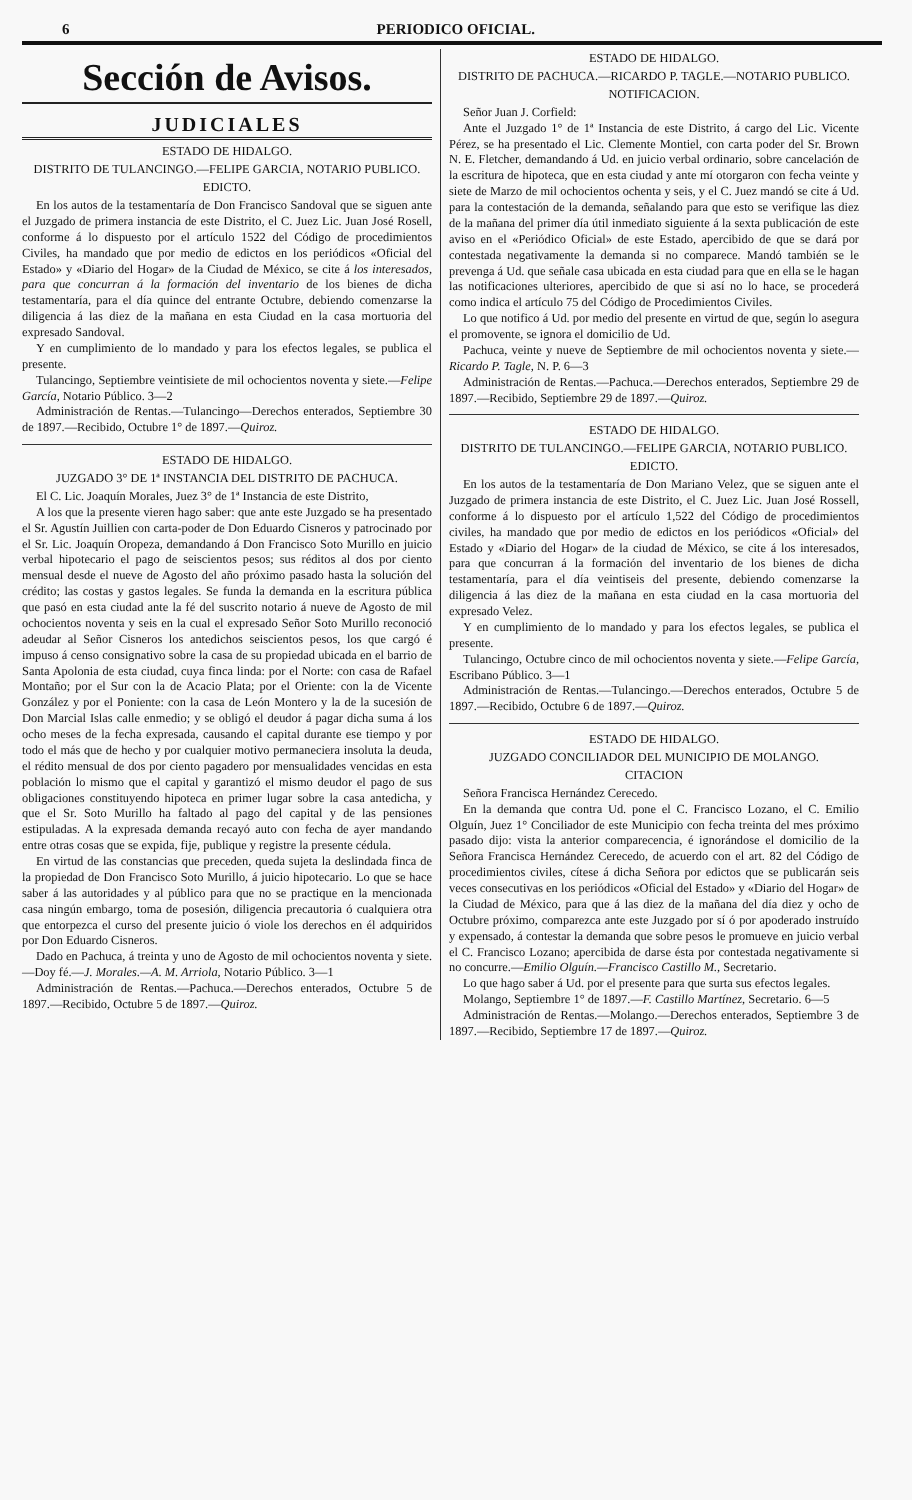6 PERIODICO OFICIAL.
Sección de Avisos.
JUDICIALES
ESTADO DE HIDALGO.
DISTRITO DE TULANCINGO.—FELIPE GARCIA, NOTARIO PUBLICO.
EDICTO.
En los autos de la testamentaría de Don Francisco Sandoval que se siguen ante el Juzgado de primera instancia de este Distrito, el C. Juez Lic. Juan José Rosell, conforme á lo dispuesto por el artículo 1522 del Código de procedimientos Civiles, ha mandado que por medio de edictos en los periódicos «Oficial del Estado» y «Diario del Hogar» de la Ciudad de México, se cite á los interesados, para que concurran á la formación del inventario de los bienes de dicha testamentaría, para el día quince del entrante Octubre, debiendo comenzarse la diligencia á las diez de la mañana en esta Ciudad en la casa mortuoria del expresado Sandoval.
Y en cumplimiento de lo mandado y para los efectos legales, se publica el presente.
Tulancingo, Septiembre veintisiete de mil ochocientos noventa y siete.—Felipe García, Notario Público. 3—2
Administración de Rentas.—Tulancingo—Derechos enterados, Septiembre 30 de 1897.—Recibido, Octubre 1° de 1897.—Quiroz.
ESTADO DE HIDALGO.
JUZGADO 3° DE 1ª INSTANCIA DEL DISTRITO DE PACHUCA.
El C. Lic. Joaquín Morales, Juez 3° de 1ª Instancia de este Distrito,
A los que la presente vieren hago saber: que ante este Juzgado se ha presentado el Sr. Agustín Juillien con carta-poder de Don Eduardo Cisneros y patrocinado por el Sr. Lic. Joaquín Oropeza, demandando á Don Francisco Soto Murillo en juicio verbal hipotecario el pago de seiscientos pesos; sus réditos al dos por ciento mensual desde el nueve de Agosto del año próximo pasado hasta la solución del crédito; las costas y gastos legales. Se funda la demanda en la escritura pública que pasó en esta ciudad ante la fé del suscrito notario á nueve de Agosto de mil ochocientos noventa y seis en la cual el expresado Señor Soto Murillo reconoció adeudar al Señor Cisneros los antedichos seiscientos pesos, los que cargó é impuso á censo consignativo sobre la casa de su propiedad ubicada en el barrio de Santa Apolonia de esta ciudad, cuya finca linda: por el Norte: con casa de Rafael Montaño; por el Sur con la de Acacio Plata; por el Oriente: con la de Vicente González y por el Poniente: con la casa de León Montero y la de la sucesión de Don Marcial Islas calle enmedio; y se obligó el deudor á pagar dicha suma á los ocho meses de la fecha expresada, causando el capital durante ese tiempo y por todo el más que de hecho y por cualquier motivo permaneciera insoluta la deuda, el rédito mensual de dos por ciento pagadero por mensualidades vencidas en esta población lo mismo que el capital y garantizó el mismo deudor el pago de sus obligaciones constituyendo hipoteca en primer lugar sobre la casa antedicha, y que el Sr. Soto Murillo ha faltado al pago del capital y de las pensiones estipuladas. A la expresada demanda recayó auto con fecha de ayer mandando entre otras cosas que se expida, fije, publique y registre la presente cédula.
En virtud de las constancias que preceden, queda sujeta la deslindada finca de la propiedad de Don Francisco Soto Murillo, á juicio hipotecario. Lo que se hace saber á las autoridades y al público para que no se practique en la mencionada casa ningún embargo, toma de posesión, diligencia precautoria ó cualquiera otra que entorpezca el curso del presente juicio ó viole los derechos en él adquiridos por Don Eduardo Cisneros.
Dado en Pachuca, á treinta y uno de Agosto de mil ochocientos noventa y siete.—Doy fé.—J. Morales.—A. M. Arriola, Notario Público. 3—1
Administración de Rentas.—Pachuca.—Derechos enterados, Octubre 5 de 1897.—Recibido, Octubre 5 de 1897.—Quiroz.
ESTADO DE HIDALGO.
DISTRITO DE PACHUCA.—RICARDO P. TAGLE.—NOTARIO PUBLICO.
NOTIFICACION.
Señor Juan J. Corfield:
Ante el Juzgado 1° de 1ª Instancia de este Distrito, á cargo del Lic. Vicente Pérez, se ha presentado el Lic. Clemente Montiel, con carta poder del Sr. Brown N. E. Fletcher, demandando á Ud. en juicio verbal ordinario, sobre cancelación de la escritura de hipoteca, que en esta ciudad y ante mí otorgaron con fecha veinte y siete de Marzo de mil ochocientos ochenta y seis, y el C. Juez mandó se cite á Ud. para la contestación de la demanda, señalando para que esto se verifique las diez de la mañana del primer día útil inmediato siguiente á la sexta publicación de este aviso en el «Periódico Oficial» de este Estado, apercibido de que se dará por contestada negativamente la demanda si no comparece. Mandó también se le prevenga á Ud. que señale casa ubicada en esta ciudad para que en ella se le hagan las notificaciones ulteriores, apercibido de que si así no lo hace, se procederá como indica el artículo 75 del Código de Procedimientos Civiles.
Lo que notifico á Ud. por medio del presente en virtud de que, según lo asegura el promovente, se ignora el domicilio de Ud.
Pachuca, veinte y nueve de Septiembre de mil ochocientos noventa y siete.—Ricardo P. Tagle, N. P. 6—3
Administración de Rentas.—Pachuca.—Derechos enterados, Septiembre 29 de 1897.—Recibido, Septiembre 29 de 1897.—Quiroz.
ESTADO DE HIDALGO.
DISTRITO DE TULANCINGO.—FELIPE GARCIA, NOTARIO PUBLICO.
EDICTO.
En los autos de la testamentaría de Don Mariano Velez, que se siguen ante el Juzgado de primera instancia de este Distrito, el C. Juez Lic. Juan José Rossell, conforme á lo dispuesto por el artículo 1,522 del Código de procedimientos civiles, ha mandado que por medio de edictos en los periódicos «Oficial» del Estado y «Diario del Hogar» de la ciudad de México, se cite á los interesados, para que concurran á la formación del inventario de los bienes de dicha testamentaría, para el día veintiseis del presente, debiendo comenzarse la diligencia á las diez de la mañana en esta ciudad en la casa mortuoria del expresado Velez.
Y en cumplimiento de lo mandado y para los efectos legales, se publica el presente.
Tulancingo, Octubre cinco de mil ochocientos noventa y siete.—Felipe García, Escribano Público. 3—1
Administración de Rentas.—Tulancingo.—Derechos enterados, Octubre 5 de 1897.—Recibido, Octubre 6 de 1897.—Quiroz.
ESTADO DE HIDALGO.
JUZGADO CONCILIADOR DEL MUNICIPIO DE MOLANGO.
CITACION
Señora Francisca Hernández Cerecedo.
En la demanda que contra Ud. pone el C. Francisco Lozano, el C. Emilio Olguín, Juez 1° Conciliador de este Municipio con fecha treinta del mes próximo pasado dijo: vista la anterior comparecencia, é ignorándose el domicilio de la Señora Francisca Hernández Cerecedo, de acuerdo con el art. 82 del Código de procedimientos civiles, cítese á dicha Señora por edictos que se publicarán seis veces consecutivas en los periódicos «Oficial del Estado» y «Diario del Hogar» de la Ciudad de México, para que á las diez de la mañana del día diez y ocho de Octubre próximo, comparezca ante este Juzgado por sí ó por apoderado instruído y expensado, á contestar la demanda que sobre pesos le promueve en juicio verbal el C. Francisco Lozano; apercibida de darse ésta por contestada negativamente si no concurre.—Emilio Olguín.—Francisco Castillo M., Secretario.
Lo que hago saber á Ud. por el presente para que surta sus efectos legales.
Molango, Septiembre 1° de 1897.—F. Castillo Martínez, Secretario. 6—5
Administración de Rentas.—Molango.—Derechos enterados, Septiembre 3 de 1897.—Recibido, Septiembre 17 de 1897.—Quiroz.